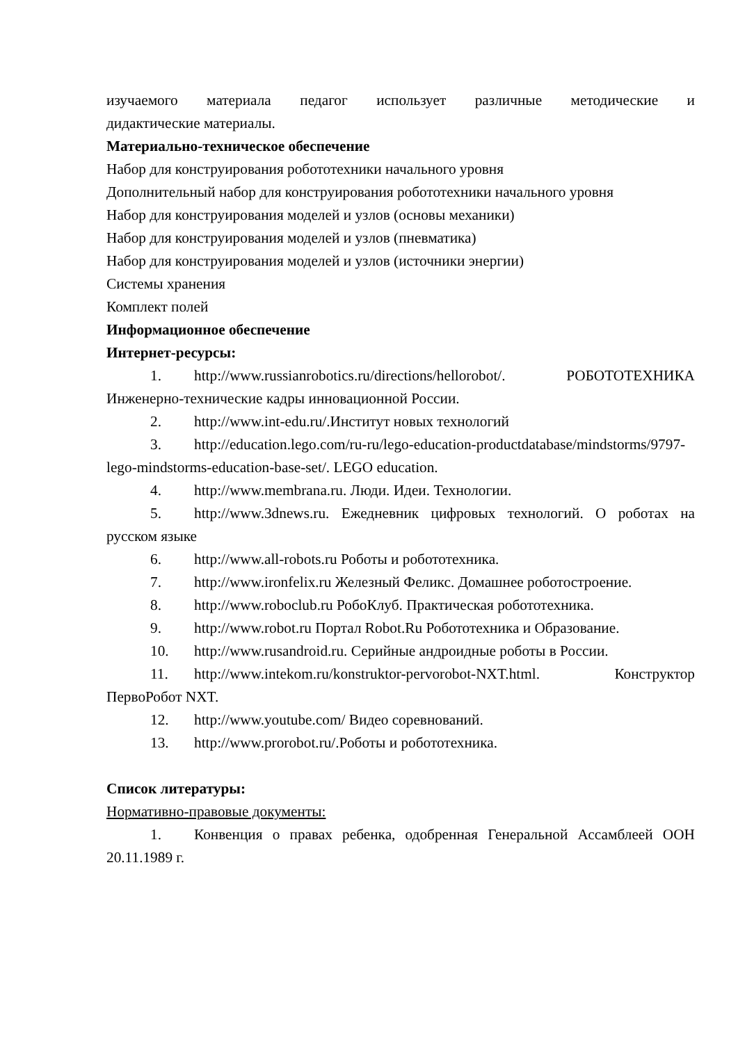изучаемого материала педагог использует различные методические и
дидактические материалы.
Материально-техническое обеспечение
Набор для конструирования робототехники начального уровня
Дополнительный набор для конструирования робототехники начального уровня
Набор для конструирования моделей и узлов (основы механики)
Набор для конструирования моделей и узлов (пневматика)
Набор для конструирования моделей и узлов (источники энергии)
Системы хранения
Комплект полей
Информационное обеспечение
Интернет-ресурсы:
1. http://www.russianrobotics.ru/directions/hellorobot/. РОБОТОТЕХНИКА Инженерно-технические кадры инновационной России.
2. http://www.int-edu.ru/.Институт новых технологий
3. http://education.lego.com/ru-ru/lego-education-productdatabase/mindstorms/9797-lego-mindstorms-education-base-set/. LEGO education.
4. http://www.membrana.ru. Люди. Идеи. Технологии.
5. http://www.3dnews.ru. Ежедневник цифровых технологий. О роботах на русском языке
6. http://www.all-robots.ru Роботы и робототехника.
7. http://www.ironfelix.ru Железный Феликс. Домашнее роботостроение.
8. http://www.roboclub.ru РобоКлуб. Практическая робототехника.
9. http://www.robot.ru Портал Robot.Ru Робототехника и Образование.
10. http://www.rusandroid.ru. Серийные андроидные роботы в России.
11. http://www.intekom.ru/konstruktor-pervorobot-NXT.html. Конструктор ПервоРобот NXT.
12. http://www.youtube.com/ Видео соревнований.
13. http://www.prorobot.ru/.Роботы и робототехника.
Список литературы:
Нормативно-правовые документы:
1. Конвенция о правах ребенка, одобренная Генеральной Ассамблеей ООН 20.11.1989 г.